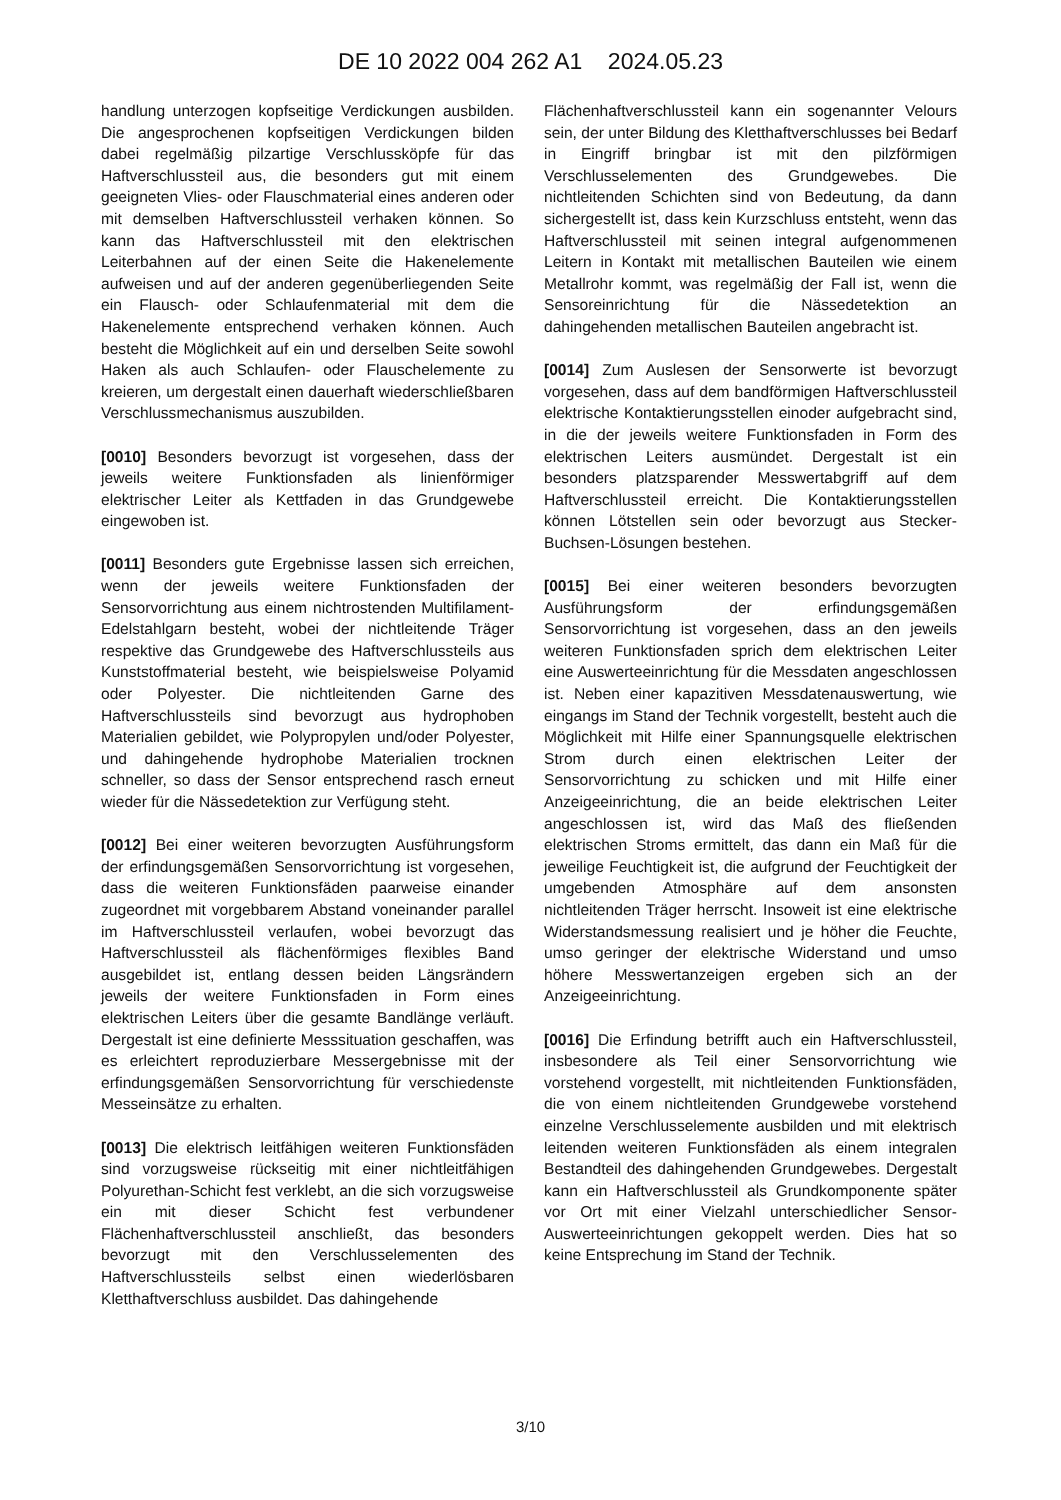DE 10 2022 004 262 A1 2024.05.23
handlung unterzogen kopfseitige Verdickungen ausbilden. Die angesprochenen kopfseitigen Verdickungen bilden dabei regelmäßig pilzartige Verschlussköpfe für das Haftverschlussteil aus, die besonders gut mit einem geeigneten Vlies- oder Flauschmaterial eines anderen oder mit demselben Haftverschlussteil verhaken können. So kann das Haftverschlussteil mit den elektrischen Leiterbahnen auf der einen Seite die Hakenelemente aufweisen und auf der anderen gegenüberliegenden Seite ein Flausch- oder Schlaufenmaterial mit dem die Hakenelemente entsprechend verhaken können. Auch besteht die Möglichkeit auf ein und derselben Seite sowohl Haken als auch Schlaufen- oder Flauschelemente zu kreieren, um dergestalt einen dauerhaft wiederschließbaren Verschlussmechanismus auszubilden.
[0010] Besonders bevorzugt ist vorgesehen, dass der jeweils weitere Funktionsfaden als linienförmiger elektrischer Leiter als Kettfaden in das Grundgewebe eingewoben ist.
[0011] Besonders gute Ergebnisse lassen sich erreichen, wenn der jeweils weitere Funktionsfaden der Sensorvorrichtung aus einem nichtrostenden Multifilament-Edelstahlgarn besteht, wobei der nichtleitende Träger respektive das Grundgewebe des Haftverschlussteils aus Kunststoffmaterial besteht, wie beispielsweise Polyamid oder Polyester. Die nichtleitenden Garne des Haftverschlussteils sind bevorzugt aus hydrophoben Materialien gebildet, wie Polypropylen und/oder Polyester, und dahingehende hydrophobe Materialien trocknen schneller, so dass der Sensor entsprechend rasch erneut wieder für die Nässedetektion zur Verfügung steht.
[0012] Bei einer weiteren bevorzugten Ausführungsform der erfindungsgemäßen Sensorvorrichtung ist vorgesehen, dass die weiteren Funktionsfäden paarweise einander zugeordnet mit vorgebbarem Abstand voneinander parallel im Haftverschlussteil verlaufen, wobei bevorzugt das Haftverschlussteil als flächenförmiges flexibles Band ausgebildet ist, entlang dessen beiden Längsrändern jeweils der weitere Funktionsfaden in Form eines elektrischen Leiters über die gesamte Bandlänge verläuft. Dergestalt ist eine definierte Messsituation geschaffen, was es erleichtert reproduzierbare Messergebnisse mit der erfindungsgemäßen Sensorvorrichtung für verschiedenste Messeinsätze zu erhalten.
[0013] Die elektrisch leitfähigen weiteren Funktionsfäden sind vorzugsweise rückseitig mit einer nichtleitfähigen Polyurethan-Schicht fest verklebt, an die sich vorzugsweise ein mit dieser Schicht fest verbundener Flächenhaftverschlussteil anschließt, das besonders bevorzugt mit den Verschlusselementen des Haftverschlussteils selbst einen wiederlösbaren Kletthaftverschluss ausbildet. Das dahingehende
Flächenhaftverschlussteil kann ein sogenannter Velours sein, der unter Bildung des Kletthaftverschlusses bei Bedarf in Eingriff bringbar ist mit den pilzförmigen Verschlusselementen des Grundgewebes. Die nichtleitenden Schichten sind von Bedeutung, da dann sichergestellt ist, dass kein Kurzschluss entsteht, wenn das Haftverschlussteil mit seinen integral aufgenommenen Leitern in Kontakt mit metallischen Bauteilen wie einem Metallrohr kommt, was regelmäßig der Fall ist, wenn die Sensoreinrichtung für die Nässedetektion an dahingehenden metallischen Bauteilen angebracht ist.
[0014] Zum Auslesen der Sensorwerte ist bevorzugt vorgesehen, dass auf dem bandförmigen Haftverschlussteil elektrische Kontaktierungsstellen einoder aufgebracht sind, in die der jeweils weitere Funktionsfaden in Form des elektrischen Leiters ausmündet. Dergestalt ist ein besonders platzsparender Messwertabgriff auf dem Haftverschlussteil erreicht. Die Kontaktierungsstellen können Lötstellen sein oder bevorzugt aus Stecker-Buchsen-Lösungen bestehen.
[0015] Bei einer weiteren besonders bevorzugten Ausführungsform der erfindungsgemäßen Sensorvorrichtung ist vorgesehen, dass an den jeweils weiteren Funktionsfaden sprich dem elektrischen Leiter eine Auswerteeinrichtung für die Messdaten angeschlossen ist. Neben einer kapazitiven Messdatenauswertung, wie eingangs im Stand der Technik vorgestellt, besteht auch die Möglichkeit mit Hilfe einer Spannungsquelle elektrischen Strom durch einen elektrischen Leiter der Sensorvorrichtung zu schicken und mit Hilfe einer Anzeigeeinrichtung, die an beide elektrischen Leiter angeschlossen ist, wird das Maß des fließenden elektrischen Stroms ermittelt, das dann ein Maß für die jeweilige Feuchtigkeit ist, die aufgrund der Feuchtigkeit der umgebenden Atmosphäre auf dem ansonsten nichtleitenden Träger herrscht. Insoweit ist eine elektrische Widerstandsmessung realisiert und je höher die Feuchte, umso geringer der elektrische Widerstand und umso höhere Messwertanzeigen ergeben sich an der Anzeigeeinrichtung.
[0016] Die Erfindung betrifft auch ein Haftverschlussteil, insbesondere als Teil einer Sensorvorrichtung wie vorstehend vorgestellt, mit nichtleitenden Funktionsfäden, die von einem nichtleitenden Grundgewebe vorstehend einzelne Verschlusselemente ausbilden und mit elektrisch leitenden weiteren Funktionsfäden als einem integralen Bestandteil des dahingehenden Grundgewebes. Dergestalt kann ein Haftverschlussteil als Grundkomponente später vor Ort mit einer Vielzahl unterschiedlicher Sensor-Auswerteeinrichtungen gekoppelt werden. Dies hat so keine Entsprechung im Stand der Technik.
3/10